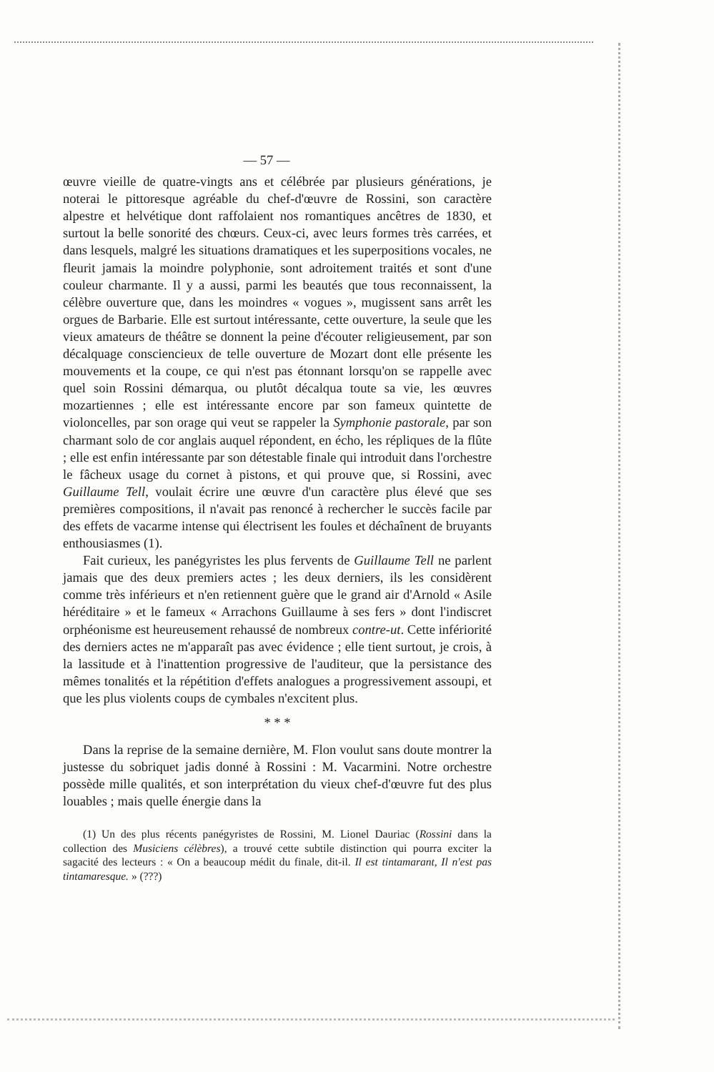— 57 —
œuvre vieille de quatre-vingts ans et célébrée par plusieurs générations, je noterai le pittoresque agréable du chef-d'œuvre de Rossini, son caractère alpestre et helvétique dont raffolaient nos romantiques ancêtres de 1830, et surtout la belle sonorité des chœurs. Ceux-ci, avec leurs formes très carrées, et dans lesquels, malgré les situations dramatiques et les superpositions vocales, ne fleurit jamais la moindre polyphonie, sont adroitement traités et sont d'une couleur charmante. Il y a aussi, parmi les beautés que tous reconnaissent, la célèbre ouverture que, dans les moindres « vogues », mugissent sans arrêt les orgues de Barbarie. Elle est surtout intéressante, cette ouverture, la seule que les vieux amateurs de théâtre se donnent la peine d'écouter religieusement, par son décalquage consciencieux de telle ouverture de Mozart dont elle présente les mouvements et la coupe, ce qui n'est pas étonnant lorsqu'on se rappelle avec quel soin Rossini démarqua, ou plutôt décalqua toute sa vie, les œuvres mozartiennes ; elle est intéressante encore par son fameux quintette de violoncelles, par son orage qui veut se rappeler la Symphonie pastorale, par son charmant solo de cor anglais auquel répondent, en écho, les répliques de la flûte ; elle est enfin intéressante par son détestable finale qui introduit dans l'orchestre le fâcheux usage du cornet à pistons, et qui prouve que, si Rossini, avec Guillaume Tell, voulait écrire une œuvre d'un caractère plus élevé que ses premières compositions, il n'avait pas renoncé à rechercher le succès facile par des effets de vacarme intense qui électrisent les foules et déchaînent de bruyants enthousiasmes (1).
Fait curieux, les panégyristes les plus fervents de Guillaume Tell ne parlent jamais que des deux premiers actes ; les deux derniers, ils les considèrent comme très inférieurs et n'en retiennent guère que le grand air d'Arnold « Asile héréditaire » et le fameux « Arrachons Guillaume à ses fers » dont l'indiscret orphéonisme est heureusement rehaussé de nombreux contre-ut. Cette infériorité des derniers actes ne m'apparaît pas avec évidence ; elle tient surtout, je crois, à la lassitude et à l'inattention progressive de l'auditeur, que la persistance des mêmes tonalités et la répétition d'effets analogues a progressivement assoupi, et que les plus violents coups de cymbales n'excitent plus.
* * *
Dans la reprise de la semaine dernière, M. Flon voulut sans doute montrer la justesse du sobriquet jadis donné à Rossini : M. Vacarmini. Notre orchestre possède mille qualités, et son interprétation du vieux chef-d'œuvre fut des plus louables ; mais quelle énergie dans la
(1) Un des plus récents panégyristes de Rossini, M. Lionel Dauriac (Rossini dans la collection des Musiciens célèbres), a trouvé cette subtile distinction qui pourra exciter la sagacité des lecteurs : « On a beaucoup médit du finale, dit-il. Il est tintamarant, Il n'est pas tintamaresque. » (???)